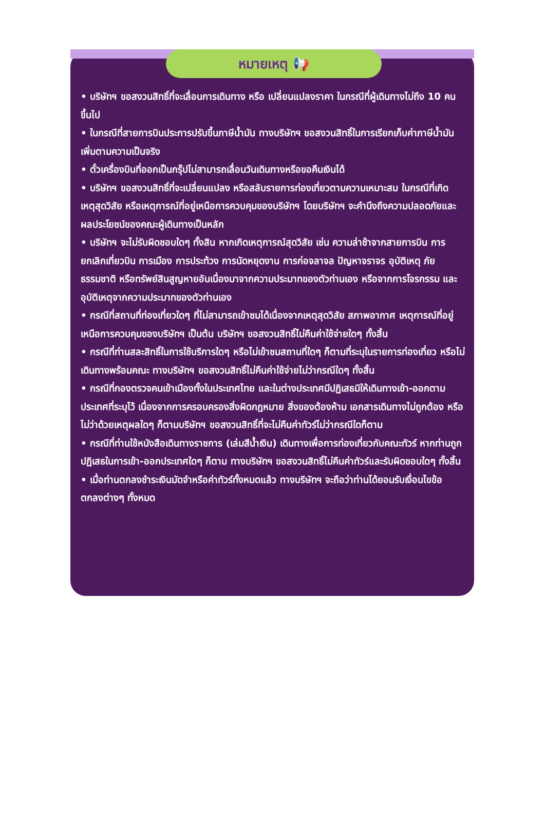หมายเหตุ 📢
• บริษัทฯ ขอสงวนสิทธิ์ที่จะเลื่อนการเดินทาง หรือ เปลี่ยนแปลงราคา ในกรณีที่ผู้เดินทางไม่ถึง 10 คนขึ้นไป
• ในกรณีที่สายการบินประการปรับขึ้นภาษีน้ำมัน ทางบริษัทฯ ขอสงวนสิทธิ์ในการเรียกเก็บค่าภาษีน้ำมันเพิ่มตามความเป็นจริง
• ตั๋วเครื่องบินที่ออกเป็นกรุ๊ปไม่สามารถเลื่อนวันเดินทางหรือขอคืนเงินได้
• บริษัทฯ ขอสงวนสิทธิ์ที่จะเปลี่ยนแปลง หรือสลับรายการท่องเที่ยวตามความเหมาะสม ในกรณีที่เกิดเหตุสุดวิสัย หรือเหตุการณ์ที่อยู่เหนือการควบคุมของบริษัทฯ โดยบริษัทฯ จะคำนึงถึงความปลอดภัยและผลประโยชน์ของคณะผู้เดินทางเป็นหลัก
• บริษัทฯ จะไม่รับผิดชอบใดๆ ทั้งสิน หากเกิดเหตุการณ์สุดวิสัย เช่น ความล่าช้าจากสายการบิน การยกเลิกเที่ยวบิน การเมือง การประท้วง การนัดหยุดงาน การก่อจลาจล ปัญหาจราจร อุบัติเหตุ ภัยธรรมชาติ หรือทรัพย์สินสูญหายอันเนื่องมาจากความประมาทของตัวท่านเอง หรือจากการโจรกรรม และอุบัติเหตุจากความประมาทของตัวท่านเอง
• กรณีที่สถานที่ท่องเที่ยวใดๆ ที่ไม่สามารถเข้าชมได้เนื่องจากเหตุสุดวิสัย สภาพอากาศ เหตุการณ์ที่อยู่เหนือการควบคุมของบริษัทฯ เป็นต้น บริษัทฯ ขอสงวนสิทธิ์ไม่คืนค่าใช้จ่ายใดๆ ทั้งสิ้น
• กรณีที่ท่านสละสิทธิ์ในการใช้บริการใดๆ หรือไม่เข้าชมสถานที่ใดๆ ก็ตามที่ระบุในรายการท่องเที่ยว หรือไม่เดินทางพร้อมคณะ ทางบริษัทฯ ขอสงวนสิทธิ์ไม่คืนค่าใช้จ่ายไม่ว่ากรณีใดๆ ทั้งสิ้น
• กรณีที่กองตรวจคนเข้าเมืองทั้งในประเทศไทย และในต่างประเทศมีปฏิเสธมิให้เดินทางเข้า-ออกตามประเทศที่ระบุไว้ เนื่องจากการครอบครองสิ่งผิดกฎหมาย สิ่งของต้องห้าม เอกสารเดินทางไม่ถูกต้อง หรือไม่ว่าด้วยเหตุผลใดๆ ก็ตามบริษัทฯ ขอสงวนสิทธิ์ที่จะไม่คืนค่าทัวร์ไม่ว่ากรณีใดก็ตาม
• กรณีที่ท่านใช้หนังสือเดินทางราชการ (เล่มสีน้ำเงิน) เดินทางเพื่อการท่องเที่ยวกับคณะทัวร์ หากท่านถูกปฏิเสธในการเข้า-ออกประเทศใดๆ ก็ตาม ทางบริษัทฯ ขอสงวนสิทธิ์ไม่คืนค่าทัวร์และรับผิดชอบใดๆ ทั้งสิ้น
• เมื่อท่านตกลงชำระเงินมัดจำหรือค่าทัวร์ทั้งหมดแล้ว ทางบริษัทฯ จะถือว่าท่านได้ยอมรับเงื่อนไขข้อตกลงต่างๆ ทั้งหมด